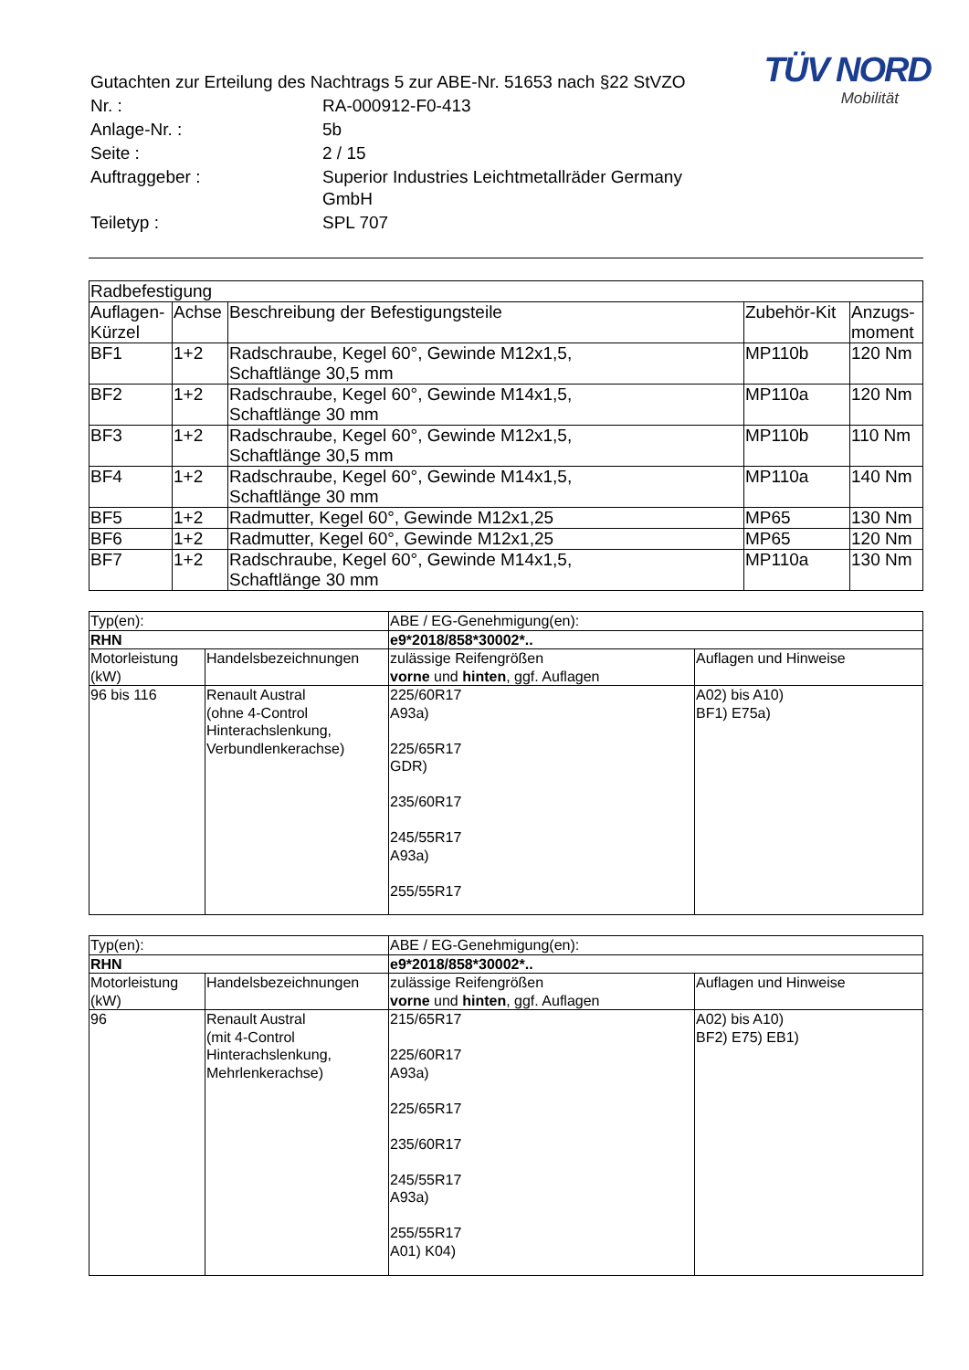TÜV NORD
Mobilität
| Gutachten zur Erteilung des Nachtrags 5 zur ABE-Nr. 51653 nach §22 StVZO | |
| Nr. : | RA-000912-F0-413 |
| Anlage-Nr. : | 5b |
| Seite : | 2 / 15 |
| Auftraggeber : | Superior Industries Leichtmetallräder Germany GmbH |
| Teiletyp : | SPL 707 |
| Radbefestigung | | | | |
| Auflagen- Kürzel | Achse | Beschreibung der Befestigungsteile | Zubehör-Kit | Anzugs- moment |
| BF1 | 1+2 | Radschraube, Kegel 60°, Gewinde M12x1,5, Schaftlänge 30,5 mm | MP110b | 120 Nm |
| BF2 | 1+2 | Radschraube, Kegel 60°, Gewinde M14x1,5, Schaftlänge 30 mm | MP110a | 120 Nm |
| BF3 | 1+2 | Radschraube, Kegel 60°, Gewinde M12x1,5, Schaftlänge 30,5 mm | MP110b | 110 Nm |
| BF4 | 1+2 | Radschraube, Kegel 60°, Gewinde M14x1,5, Schaftlänge 30 mm | MP110a | 140 Nm |
| BF5 | 1+2 | Radmutter, Kegel 60°, Gewinde M12x1,25 | MP65 | 130 Nm |
| BF6 | 1+2 | Radmutter, Kegel 60°, Gewinde M12x1,25 | MP65 | 120 Nm |
| BF7 | 1+2 | Radschraube, Kegel 60°, Gewinde M14x1,5, Schaftlänge 30 mm | MP110a | 130 Nm |
| Typ(en): | | ABE / EG-Genehmigung(en): | |
| RHN | | e9*2018/858*30002*.. | |
| Motorleistung (kW) | Handelsbezeichnungen | zulässige Reifengrößen vorne und hinten , ggf. Auflagen | Auflagen und Hinweise |
| 96 bis 116 | Renault Austral (ohne 4-Control Hinterachslenkung, Verbundlenkerachse) | 225/60R17 A93a) 225/65R17 GDR) 235/60R17 245/55R17 A93a) 255/55R17 | A02) bis A10) BF1) E75a) |
| Typ(en): | | ABE / EG-Genehmigung(en): | |
| RHN | | e9*2018/858*30002*.. | |
| Motorleistung (kW) | Handelsbezeichnungen | zulässige Reifengrößen vorne und hinten , ggf. Auflagen | Auflagen und Hinweise |
| 96 | Renault Austral (mit 4-Control Hinterachslenkung, Mehrlenkerachse) | 215/65R17 225/60R17 A93a) 225/65R17 235/60R17 245/55R17 A93a) 255/55R17 A01) K04) | A02) bis A10) BF2) E75) EB1) |